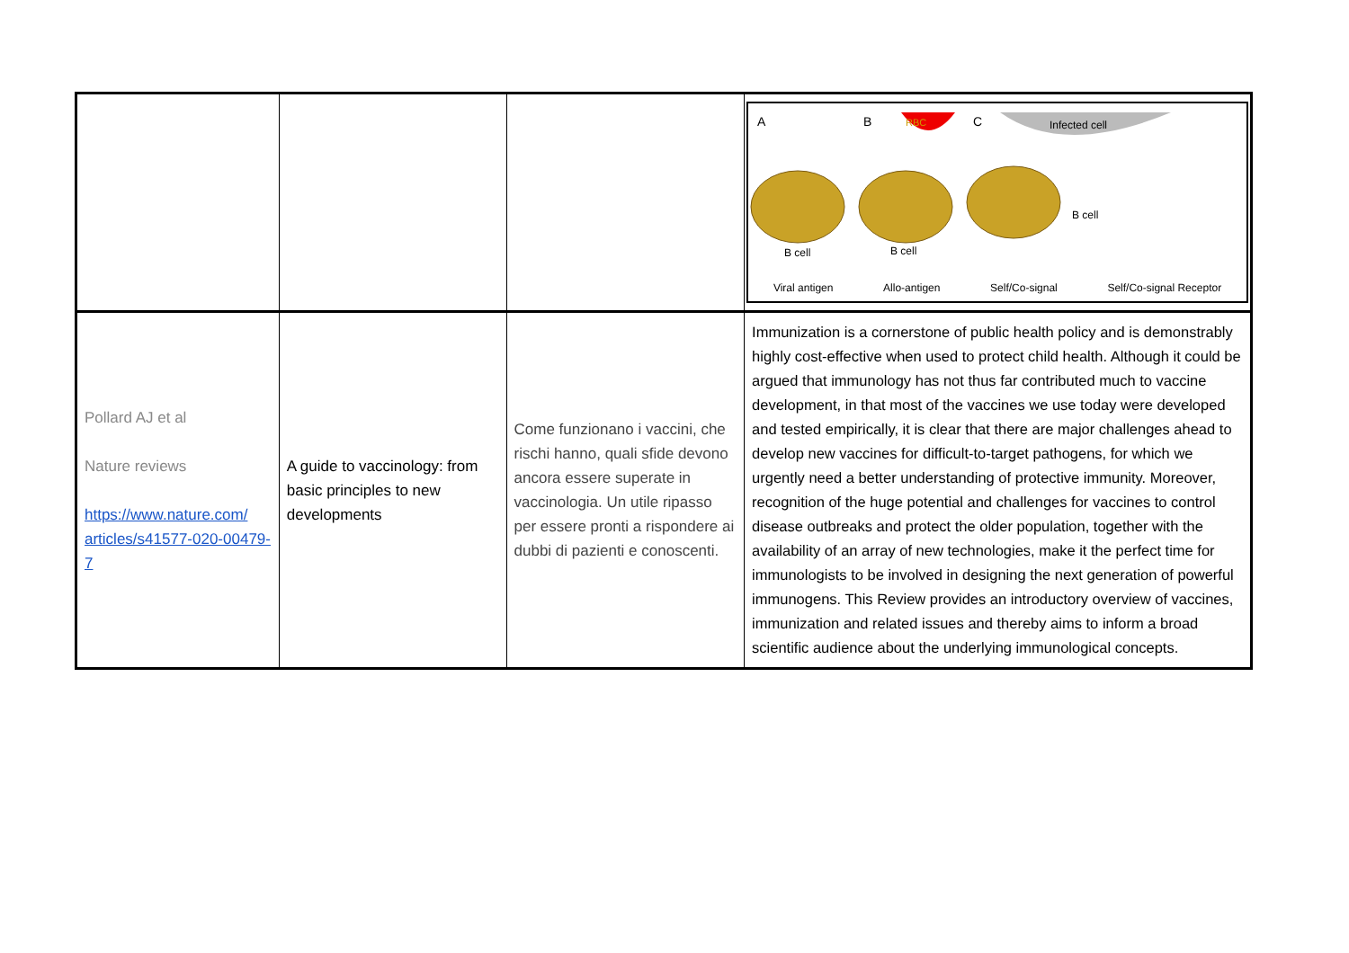| | | | A B C RBC Infected cell B cell B cell B cell Viral antigen Allo-antigen Self/Co-signal Self/Co-signal Receptor |
| Pollard AJ et al Nature reviews https://www.nature.com/ articles/s41577-020-00479-7 | A guide to vaccinology: from basic principles to new developments | Come funzionano i vaccini, che rischi hanno, quali sfide devono ancora essere superate in vaccinologia. Un utile ripasso per essere pronti a rispondere ai dubbi di pazienti e conoscenti. | Immunization is a cornerstone of public health policy and is demonstrably highly cost-effective when used to protect child health. Although it could be argued that immunology has not thus far contributed much to vaccine development, in that most of the vaccines we use today were developed and tested empirically, it is clear that there are major challenges ahead to develop new vaccines for difficult-to-target pathogens, for which we urgently need a better understanding of protective immunity. Moreover, recognition of the huge potential and challenges for vaccines to control disease outbreaks and protect the older population, together with the availability of an array of new technologies, make it the perfect time for immunologists to be involved in designing the next generation of powerful immunogens. This Review provides an introductory overview of vaccines, immunization and related issues and thereby aims to inform a broad scientific audience about the underlying immunological concepts. |